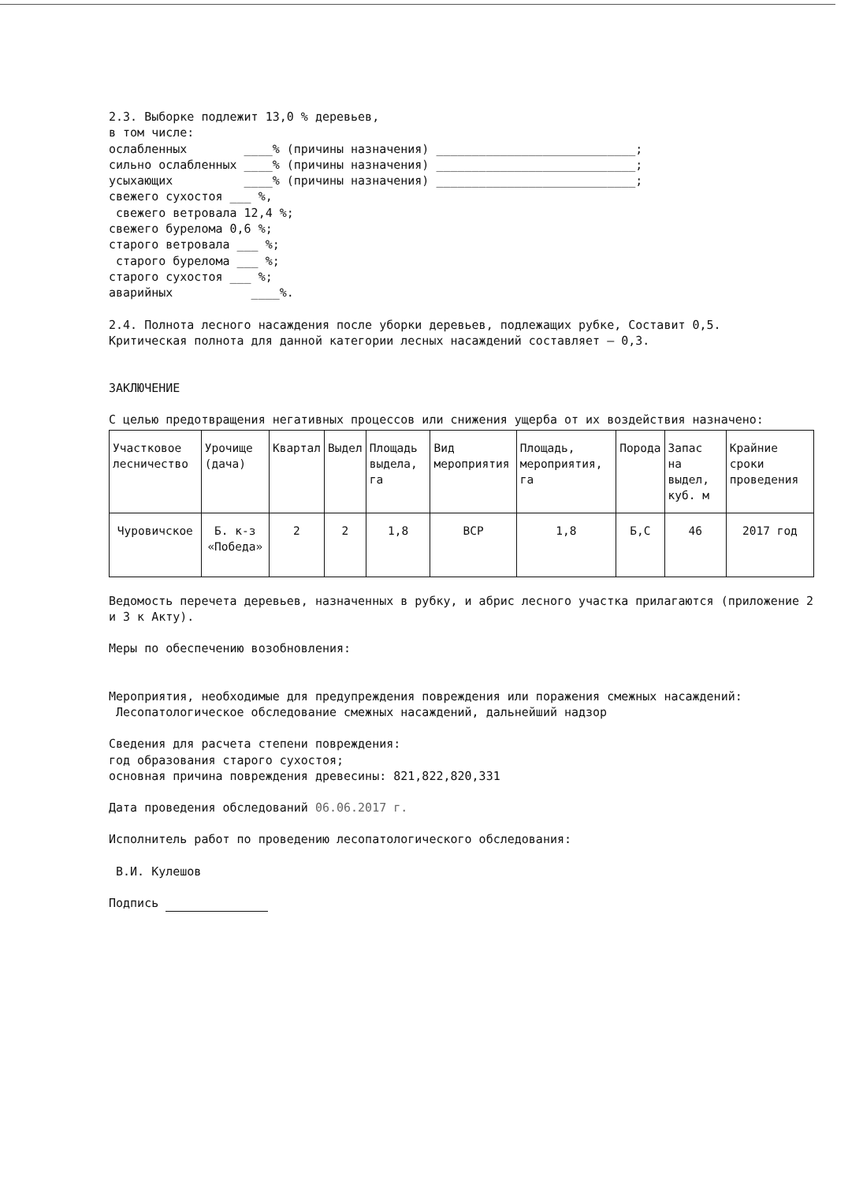2.3. Выборке подлежит 13,0 % деревьев,
в том числе:
ослабленных ____% (причины назначения) ____________________________;
сильно ослабленных ____% (причины назначения) ____________________________;
усыхающих ____% (причины назначения) ____________________________;
свежего сухостоя ___ %,
свежего ветровала 12,4 %;
свежего бурелома 0,6 %;
старого ветровала ___ %;
старого бурелома ___ %;
старого сухостоя ___ %;
аварийных ____%.
2.4. Полнота лесного насаждения после уборки деревьев, подлежащих рубке, Составит 0,5.
Критическая полнота для данной категории лесных насаждений составляет – 0,3.
ЗАКЛЮЧЕНИЕ
С целью предотвращения негативных процессов или снижения ущерба от их воздействия назначено:
| Участковое лесничество | Урочище (дача) | Квартал | Выдел | Площадь выдела, га | Вид мероприятия | Площадь, мероприятия, га | Порода | Запас на выдел, куб. м | Крайние сроки проведения |
| Чуровичское | Б. к-з «Победа» | 2 | 2 | 1,8 | ВСР | 1,8 | Б,С | 46 | 2017 год |
Ведомость перечета деревьев, назначенных в рубку, и абрис лесного участка прилагаются (приложение 2 и 3 к Акту).
Меры по обеспечению возобновления:
Мероприятия, необходимые для предупреждения повреждения или поражения смежных насаждений:
Лесопатологическое обследование смежных насаждений, дальнейший надзор
Сведения для расчета степени повреждения:
год образования старого сухостоя;
основная причина повреждения древесины: 821,822,820,331
Дата проведения обследований 06.06.2017 г.
Исполнитель работ по проведению лесопатологического обследования:
В.И. Кулешов
Подпись